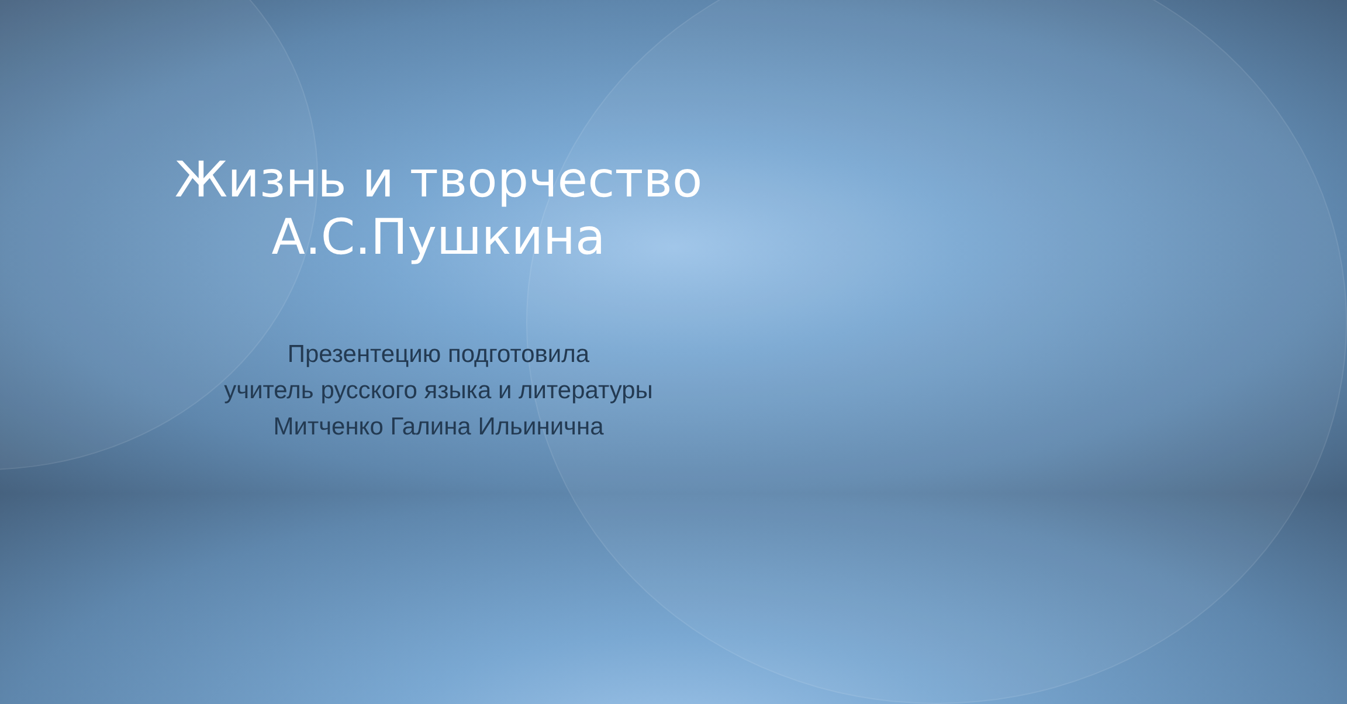Жизнь и творчество А.С.Пушкина
Презентецию подготовила
учитель русского языка и литературы
Митченко Галина Ильинична